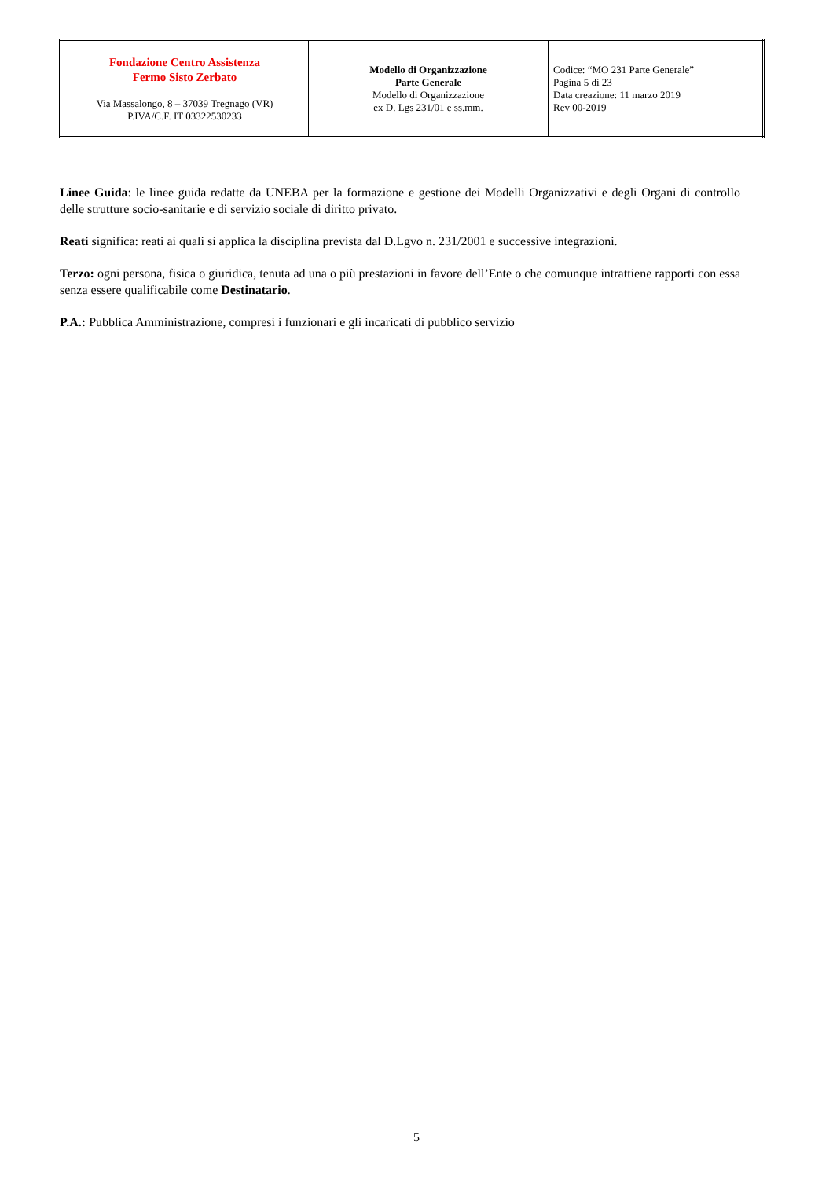| Fondazione Centro Assistenza Fermo Sisto Zerbato Via Massalongo, 8 – 37039 Tregnago (VR) P.IVA/C.F. IT 03322530233 | Modello di Organizzazione Parte Generale Modello di Organizzazione ex D. Lgs 231/01 e ss.mm. | Codice: “MO 231 Parte Generale” Pagina 5 di 23 Data creazione: 11 marzo 2019 Rev 00-2019 |
Linee Guida: le linee guida redatte da UNEBA per la formazione e gestione dei Modelli Organizzativi e degli Organi di controllo delle strutture socio-sanitarie e di servizio sociale di diritto privato.
Reati significa: reati ai quali sì applica la disciplina prevista dal D.Lgvo n. 231/2001 e successive integrazioni.
Terzo: ogni persona, fisica o giuridica, tenuta ad una o più prestazioni in favore dell’Ente o che comunque intrattiene rapporti con essa senza essere qualificabile come Destinatario.
P.A.: Pubblica Amministrazione, compresi i funzionari e gli incaricati di pubblico servizio
5